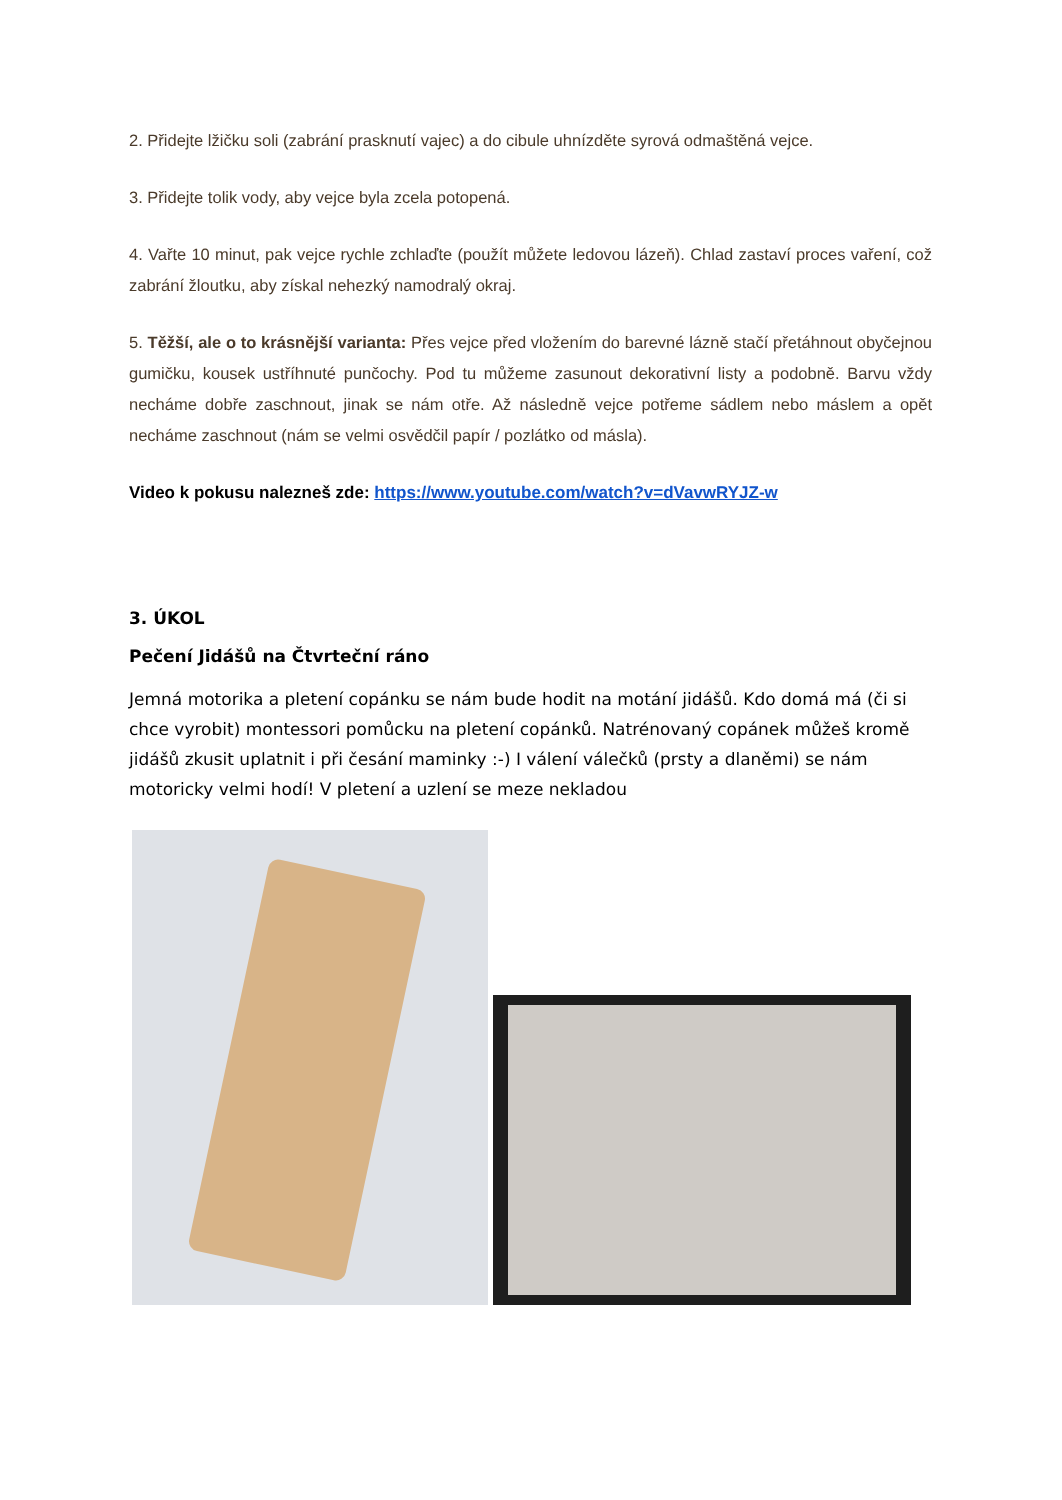2. Přidejte lžičku soli (zabrání prasknutí vajec) a do cibule uhnízděte syrová odmaštěná vejce.
3. Přidejte tolik vody, aby vejce byla zcela potopená.
4. Vařte 10 minut, pak vejce rychle zchlaďte (použít můžete ledovou lázeň). Chlad zastaví proces vaření, což zabrání žloutku, aby získal nehezký namodralý okraj.
5. Těžší, ale o to krásnější varianta: Přes vejce před vložením do barevné lázně stačí přetáhnout obyčejnou gumičku, kousek ustříhnuté punčochy. Pod tu můžeme zasunout dekorativní listy a podobně. Barvu vždy necháme dobře zaschnout, jinak se nám otře. Až následně vejce potřeme sádlem nebo máslem a opět necháme zaschnout (nám se velmi osvědčil papír / pozlátko od másla).
Video k pokusu nalezneš zde: https://www.youtube.com/watch?v=dVavwRYJZ-w
3. ÚKOL
Pečení Jidášů na Čtvrteční ráno
Jemná motorika a pletení copánku se nám bude hodit na motání jidášů. Kdo domá má (či si chce vyrobit) montessori pomůcku na pletení copánků. Natrénovaný copánek můžeš kromě jidášů zkusit uplatnit i při česání maminky :-) I válení válečků (prsty a dlaněmi) se nám motoricky velmi hodí! V pletení a uzlení se meze nekladou